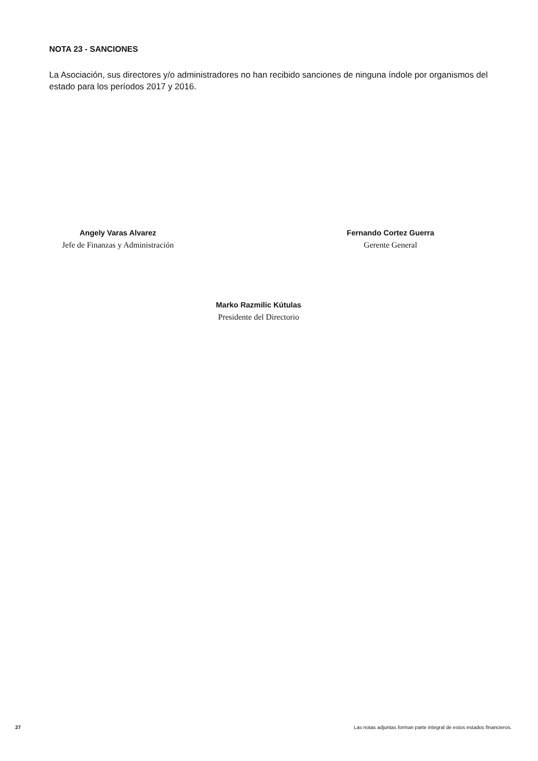NOTA 23 - SANCIONES
La Asociación, sus directores y/o administradores no han recibido sanciones de ninguna índole por organismos del estado para los períodos 2017 y 2016.
Angely Varas Alvarez
Jefe de Finanzas y Administración
Fernando Cortez Guerra
Gerente General
Marko Razmilic Kútulas
Presidente del Directorio
27
Las notas adjuntas forman parte integral de estos estados financieros.